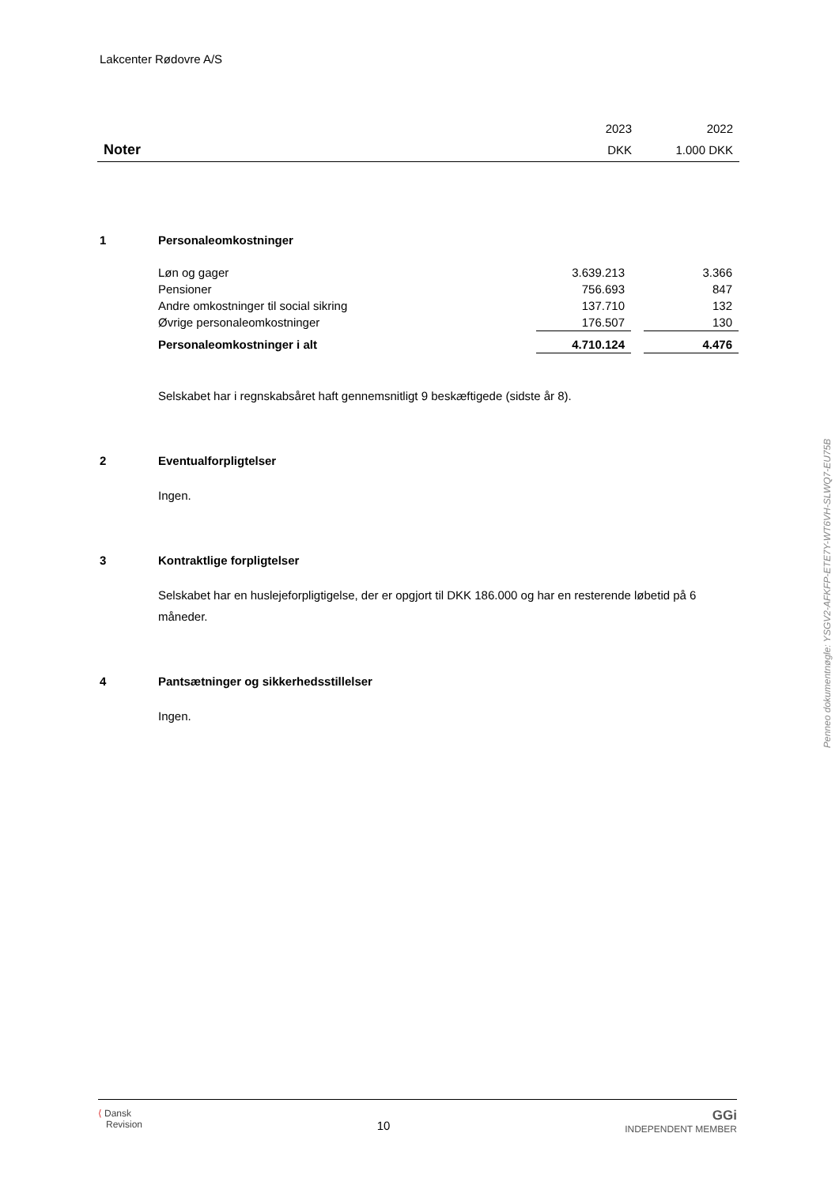Lakcenter Rødovre A/S
| | 2023 | 2022 |
| Noter | DKK | 1.000 DKK |
1 Personaleomkostninger
| Løn og gager | 3.639.213 | | 3.366 |
| Pensioner | 756.693 | | 847 |
| Andre omkostninger til social sikring | 137.710 | | 132 |
| Øvrige personaleomkostninger | 176.507 | | 130 |
| Personaleomkostninger i alt | 4.710.124 | | 4.476 |
Selskabet har i regnskabsåret haft gennemsnitligt 9 beskæftigede (sidste år 8).
2 Eventualforpligtelser
Ingen.
3 Kontraktlige forpligtelser
Selskabet har en huslejeforpligtigelse, der er opgjort til DKK 186.000 og har en resterende løbetid på 6 måneder.
4 Pantsætninger og sikkerhedsstillelser
Ingen.
Penneo dokumentnøgle: YSGV2-AFKFP-ETE7Y-WT6VH-SLWQ7-EU75B
⟨ Dansk
Revision
10
GGi
INDEPENDENT MEMBER